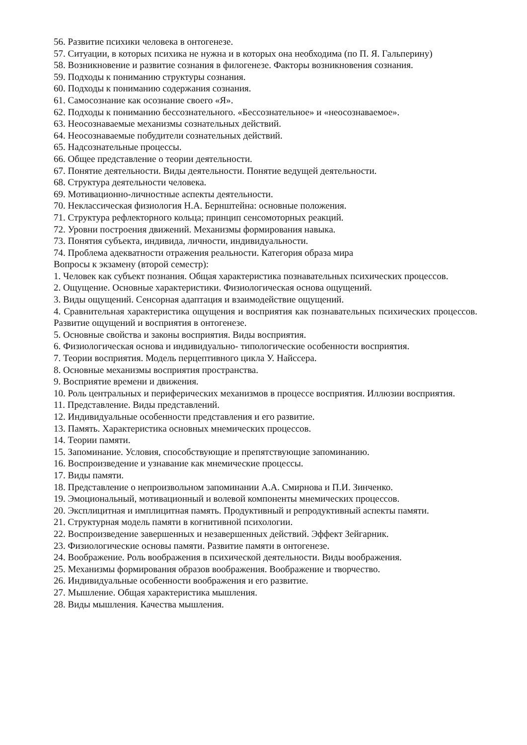56. Развитие психики человека в онтогенезе.
57. Ситуации, в которых психика не нужна и в которых она необходима (по П. Я. Гальперину)
58. Возникновение и развитие сознания в филогенезе. Факторы возникновения сознания.
59. Подходы к пониманию структуры сознания.
60. Подходы к пониманию содержания сознания.
61. Самосознание как осознание своего «Я».
62. Подходы к пониманию бессознательного. «Бессознательное» и «неосознаваемое».
63. Неосознаваемые механизмы сознательных действий.
64. Неосознаваемые побудители сознательных действий.
65. Надсознательные процессы.
66. Общее представление о теории деятельности.
67. Понятие деятельности. Виды деятельности. Понятие ведущей деятельности.
68. Структура деятельности человека.
69. Мотивационно-личностные аспекты деятельности.
70. Неклассическая физиология Н.А. Бернштейна: основные положения.
71. Структура рефлекторного кольца; принцип сенсомоторных реакций.
72. Уровни построения движений. Механизмы формирования навыка.
73. Понятия субъекта, индивида, личности, индивидуальности.
74. Проблема адекватности отражения реальности. Категория образа мира
Вопросы к экзамену (второй семестр):
1. Человек как субъект познания. Общая характеристика познавательных психических процессов.
2. Ощущение. Основные характеристики. Физиологическая основа ощущений.
3. Виды ощущений. Сенсорная адаптация и взаимодействие ощущений.
4. Сравнительная характеристика ощущения и восприятия как познавательных психических процессов. Развитие ощущений и восприятия в онтогенезе.
5. Основные свойства и законы восприятия. Виды восприятия.
6. Физиологическая основа и индивидуально- типологические особенности восприятия.
7. Теории восприятия. Модель перцептивного цикла У. Найссера.
8. Основные механизмы восприятия пространства.
9. Восприятие времени и движения.
10. Роль центральных и периферических механизмов в процессе восприятия. Иллюзии восприятия.
11. Представление. Виды представлений.
12. Индивидуальные особенности представления и его развитие.
13. Память. Характеристика основных мнемических процессов.
14. Теории памяти.
15. Запоминание. Условия, способствующие и препятствующие запоминанию.
16. Воспроизведение и узнавание как мнемические процессы.
17. Виды памяти.
18. Представление о непроизвольном запоминании А.А. Смирнова и П.И. Зинченко.
19. Эмоциональный, мотивационный и волевой компоненты мнемических процессов.
20. Эксплицитная и имплицитная память. Продуктивный и репродуктивный аспекты памяти.
21. Структурная модель памяти в когнитивной психологии.
22. Воспроизведение завершенных и незавершенных действий. Эффект Зейгарник.
23. Физиологические основы памяти. Развитие памяти в онтогенезе.
24. Воображение. Роль воображения в психической деятельности. Виды воображения.
25. Механизмы формирования образов воображения. Воображение и творчество.
26. Индивидуальные особенности воображения и его развитие.
27. Мышление. Общая характеристика мышления.
28. Виды мышления. Качества мышления.